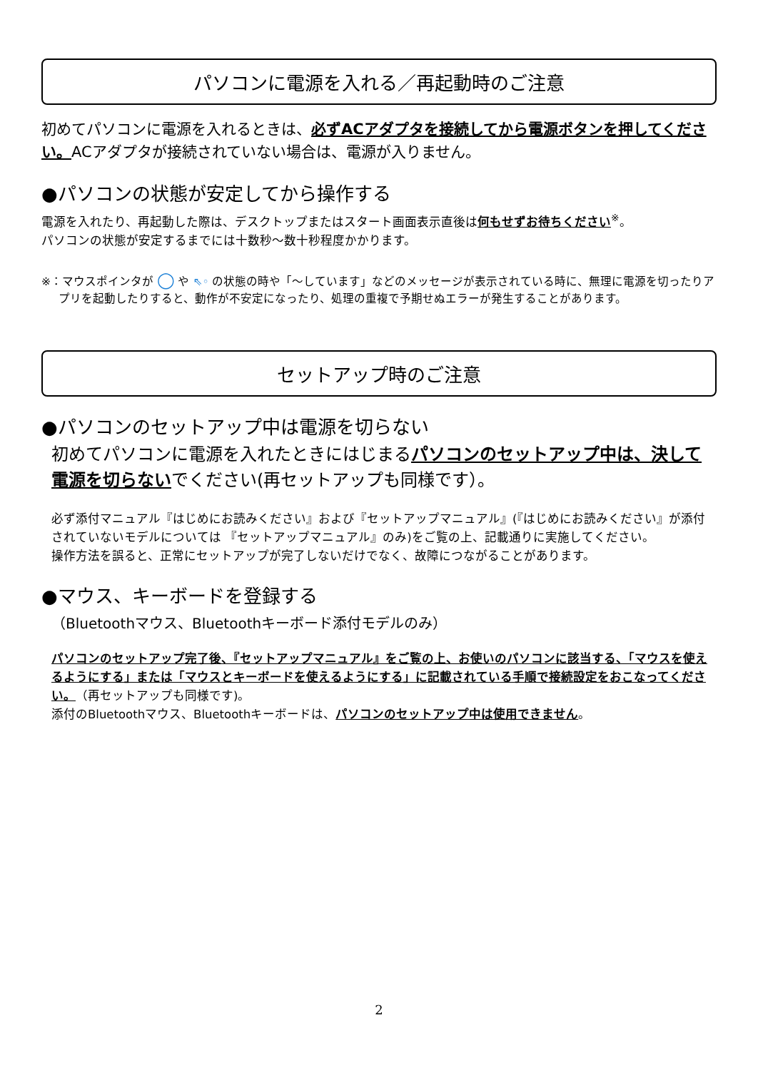パソコンに電源を入れる／再起動時のご注意
初めてパソコンに電源を入れるときは、必ずACアダプタを接続してから電源ボタンを押してください。ACアダプタが接続されていない場合は、電源が入りません。
●パソコンの状態が安定してから操作する
電源を入れたり、再起動した際は、デスクトップまたはスタート画面表示直後は何もせずお待ちください<sup>※</sup>。
パソコンの状態が安定するまでには十数秒～数十秒程度かかります。
※：マウスポインタが ◯ や ⇖◦ の状態の時や「～しています」などのメッセージが表示されている時に、無理に電源を切ったりアプリを起動したりすると、動作が不安定になったり、処理の重複で予期せぬエラーが発生することがあります。
セットアップ時のご注意
●パソコンのセットアップ中は電源を切らない
初めてパソコンに電源を入れたときにはじまるパソコンのセットアップ中は、決して電源を切らないでください(再セットアップも同様です）。
必ず添付マニュアル『はじめにお読みください』および『セットアップマニュアル』(『はじめにお読みください』が添付されていないモデルについては 『セットアップマニュアル』のみ)をご覧の上、記載通りに実施してください。
操作方法を誤ると、正常にセットアップが完了しないだけでなく、故障につながることがあります。
●マウス、キーボードを登録する
（Bluetoothマウス、Bluetoothキーボード添付モデルのみ）
パソコンのセットアップ完了後、『セットアップマニュアル』をご覧の上、お使いのパソコンに該当する、「マウスを使えるようにする」または「マウスとキーボードを使えるようにする」に記載されている手順で接続設定をおこなってください。（再セットアップも同様です)。
添付のBluetoothマウス、Bluetoothキーボードは、パソコンのセットアップ中は使用できません。
2